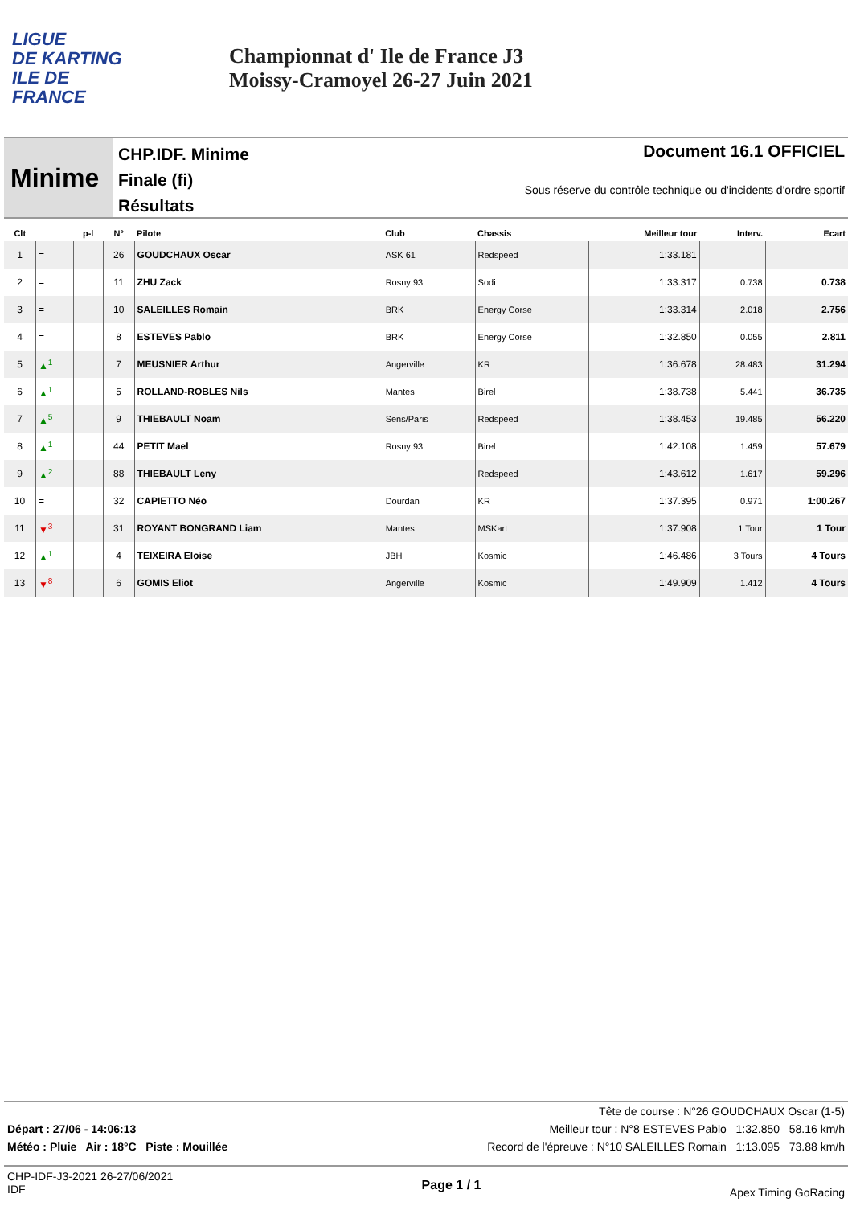LIGUE
DE KARTING
ILE DE
FRANCE
Championnat d' Ile de France J3
Moissy-Cramoyel 26-27 Juin 2021
Minime
CHP.IDF. Minime
Finale (fi)
Résultats
Document 16.1 OFFICIEL
Sous réserve du contrôle technique ou d'incidents d'ordre sportif
| Clt | | p-l | N° | Pilote | Club | Chassis | Meilleur tour | Interv. | Ecart |
| --- | --- | --- | --- | --- | --- | --- | --- | --- | --- |
| 1 | = | | 26 | GOUDCHAUX Oscar | ASK 61 | Redspeed | 1:33.181 | | |
| 2 | = | | 11 | ZHU Zack | Rosny 93 | Sodi | 1:33.317 | 0.738 | 0.738 |
| 3 | = | | 10 | SALEILLES Romain | BRK | Energy Corse | 1:33.314 | 2.018 | 2.756 |
| 4 | = | | 8 | ESTEVES Pablo | BRK | Energy Corse | 1:32.850 | 0.055 | 2.811 |
| 5 | ▲<sup>1</sup> | | 7 | MEUSNIER Arthur | Angerville | KR | 1:36.678 | 28.483 | 31.294 |
| 6 | ▲<sup>1</sup> | | 5 | ROLLAND-ROBLES Nils | Mantes | Birel | 1:38.738 | 5.441 | 36.735 |
| 7 | ▲<sup>5</sup> | | 9 | THIEBAULT Noam | Sens/Paris | Redspeed | 1:38.453 | 19.485 | 56.220 |
| 8 | ▲<sup>1</sup> | | 44 | PETIT Mael | Rosny 93 | Birel | 1:42.108 | 1.459 | 57.679 |
| 9 | ▲<sup>2</sup> | | 88 | THIEBAULT Leny | | Redspeed | 1:43.612 | 1.617 | 59.296 |
| 10 | = | | 32 | CAPIETTO Néo | Dourdan | KR | 1:37.395 | 0.971 | 1:00.267 |
| 11 | ▼<sup>3</sup> | | 31 | ROYANT BONGRAND Liam | Mantes | MSKart | 1:37.908 | 1 Tour | 1 Tour |
| 12 | ▲<sup>1</sup> | | 4 | TEIXEIRA Eloise | JBH | Kosmic | 1:46.486 | 3 Tours | 4 Tours |
| 13 | ▼<sup>8</sup> | | 6 | GOMIS Eliot | Angerville | Kosmic | 1:49.909 | 1.412 | 4 Tours |
Tête de course : N°26 GOUDCHAUX Oscar (1-5)
Départ : 27/06 - 14:06:13 Meilleur tour : N°8 ESTEVES Pablo 1:32.850 58.16 km/h
Météo : Pluie Air : 18°C Piste : Mouillée Record de l'épreuve : N°10 SALEILLES Romain 1:13.095 73.88 km/h
CHP-IDF-J3-2021 26-27/06/2021
IDF Page 1 / 1 Apex Timing GoRacing